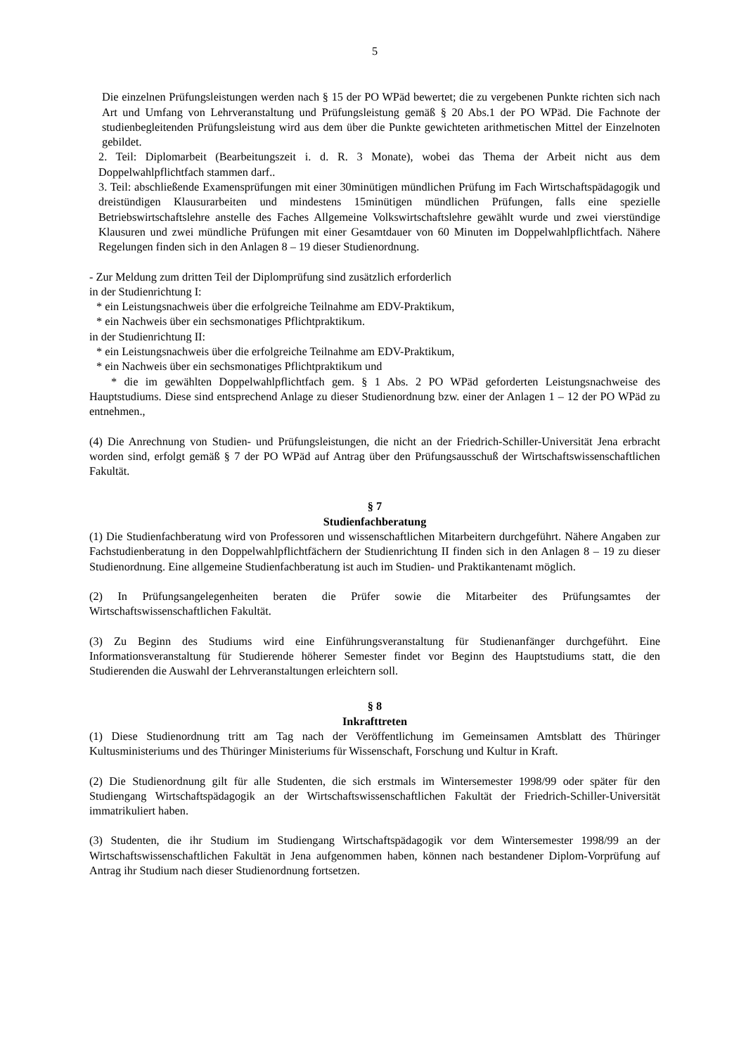5
Die einzelnen Prüfungsleistungen werden nach § 15 der PO WPäd bewertet; die zu vergebenen Punkte richten sich nach Art und Umfang von Lehrveranstaltung und Prüfungsleistung gemäß § 20 Abs.1 der PO WPäd. Die Fachnote der studienbegleitenden Prüfungsleistung wird aus dem über die Punkte gewichteten arithmetischen Mittel der Einzelnoten gebildet.
2. Teil: Diplomarbeit (Bearbeitungszeit i. d. R. 3 Monate), wobei das Thema der Arbeit nicht aus dem Doppelwahlpflichtfach stammen darf..
3. Teil: abschließende Examensprüfungen mit einer 30minütigen mündlichen Prüfung im Fach Wirtschaftspädagogik und dreistündigen Klausurarbeiten und mindestens 15minütigen mündlichen Prüfungen, falls eine spezielle Betriebswirtschaftslehre anstelle des Faches Allgemeine Volkswirtschaftslehre gewählt wurde und zwei vierstündige Klausuren und zwei mündliche Prüfungen mit einer Gesamtdauer von 60 Minuten im Doppelwahlpflichtfach. Nähere Regelungen finden sich in den Anlagen 8 – 19 dieser Studienordnung.
- Zur Meldung zum dritten Teil der Diplomprüfung sind zusätzlich erforderlich
in der Studienrichtung I:
* ein Leistungsnachweis über die erfolgreiche Teilnahme am EDV-Praktikum,
* ein Nachweis über ein sechsmonatiges Pflichtpraktikum.
in der Studienrichtung II:
* ein Leistungsnachweis über die erfolgreiche Teilnahme am EDV-Praktikum,
* ein Nachweis über ein sechsmonatiges Pflichtpraktikum und
* die im gewählten Doppelwahlpflichtfach gem. § 1 Abs. 2 PO WPäd geforderten Leistungsnachweise des Hauptstudiums. Diese sind entsprechend Anlage zu dieser Studienordnung bzw. einer der Anlagen 1 – 12 der PO WPäd zu entnehmen.,
(4) Die Anrechnung von Studien- und Prüfungsleistungen, die nicht an der Friedrich-Schiller-Universität Jena erbracht worden sind, erfolgt gemäß § 7 der PO WPäd auf Antrag über den Prüfungsausschuß der Wirtschaftswissenschaftlichen Fakultät.
§ 7
Studienfachberatung
(1) Die Studienfachberatung wird von Professoren und wissenschaftlichen Mitarbeitern durchgeführt. Nähere Angaben zur Fachstudienberatung in den Doppelwahlpflichtfächern der Studienrichtung II finden sich in den Anlagen 8 – 19 zu dieser Studienordnung. Eine allgemeine Studienfachberatung ist auch im Studien- und Praktikantenamt möglich.
(2) In Prüfungsangelegenheiten beraten die Prüfer sowie die Mitarbeiter des Prüfungsamtes der Wirtschaftswissenschaftlichen Fakultät.
(3) Zu Beginn des Studiums wird eine Einführungsveranstaltung für Studienanfänger durchgeführt. Eine Informationsveranstaltung für Studierende höherer Semester findet vor Beginn des Hauptstudiums statt, die den Studierenden die Auswahl der Lehrveranstaltungen erleichtern soll.
§ 8
Inkrafttreten
(1) Diese Studienordnung tritt am Tag nach der Veröffentlichung im Gemeinsamen Amtsblatt des Thüringer Kultusministeriums und des Thüringer Ministeriums für Wissenschaft, Forschung und Kultur in Kraft.
(2) Die Studienordnung gilt für alle Studenten, die sich erstmals im Wintersemester 1998/99 oder später für den Studiengang Wirtschaftspädagogik an der Wirtschaftswissenschaftlichen Fakultät der Friedrich-Schiller-Universität immatrikuliert haben.
(3) Studenten, die ihr Studium im Studiengang Wirtschaftspädagogik vor dem Wintersemester 1998/99 an der Wirtschaftswissenschaftlichen Fakultät in Jena aufgenommen haben, können nach bestandener Diplom-Vorprüfung auf Antrag ihr Studium nach dieser Studienordnung fortsetzen.